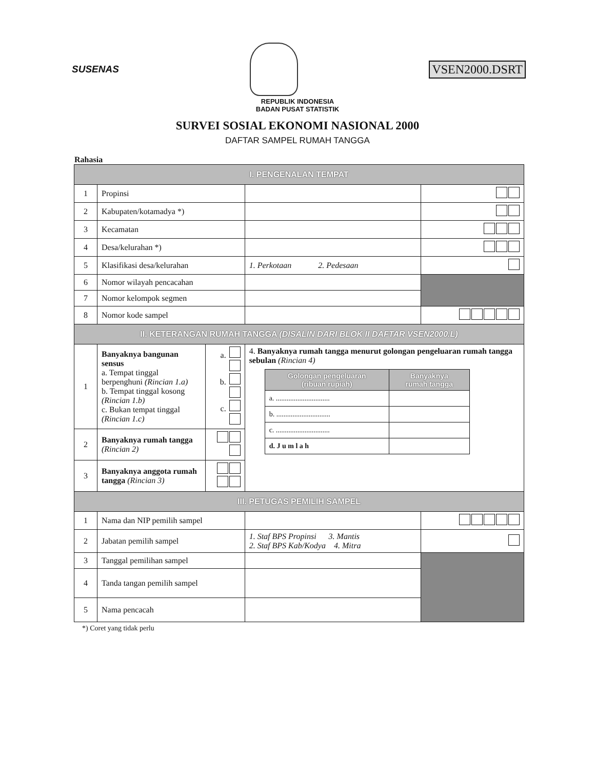SUSENAS
VSEN2000.DSRT
REPUBLIK INDONESIA
BADAN PUSAT STATISTIK
SURVEI SOSIAL EKONOMI NASIONAL 2000
DAFTAR SAMPEL RUMAH TANGGA
Rahasia
| I. PENGENALAN TEMPAT | | | | |
| 1 | Propinsi | | | |
| 2 | Kabupaten/kotamadya *) | | | |
| 3 | Kecamatan | | | |
| 4 | Desa/kelurahan *) | | | |
| 5 | Klasifikasi desa/kelurahan | | 1. Perkotaan 2. Pedesaan | |
| 6 | Nomor wilayah pencacahan | | | |
| 7 | Nomor kelompok segmen | | | |
| 8 | Nomor kode sampel | | | |
| II. KETERANGAN RUMAH TANGGA (DISALIN DARI BLOK II DAFTAR VSEN2000.L) | | | | |
| 1 | Banyaknya bangunan sensus a. Tempat tinggal berpenghuni (Rincian 1.a) b. Tempat tinggal kosong (Rincian 1.b) c. Bukan tempat tinggal (Rincian 1.c) | a. b. c. | 4. Banyaknya rumah tangga menurut golongan pengeluaran rumah tangga sebulan (Rincian 4) / Golongan pengeluaran (ribuan rupiah) / Banyaknya rumah tangga / / a. .............................. / / / b. .............................. / / / c. .............................. / / / d. J u m l a h / / | |
| 2 | Banyaknya rumah tangga (Rincian 2) | | | |
| 3 | Banyaknya anggota rumah tangga (Rincian 3) | | | |
| III. PETUGAS PEMILIH SAMPEL | | | | |
| 1 | Nama dan NIP pemilih sampel | | | |
| 2 | Jabatan pemilih sampel | | 1. Staf BPS Propinsi 3. Mantis 2. Staf BPS Kab/Kodya 4. Mitra | |
| 3 | Tanggal pemilihan sampel | | | |
| 4 | Tanda tangan pemilih sampel | | | |
| 5 | Nama pencacah | | | |
*) Coret yang tidak perlu